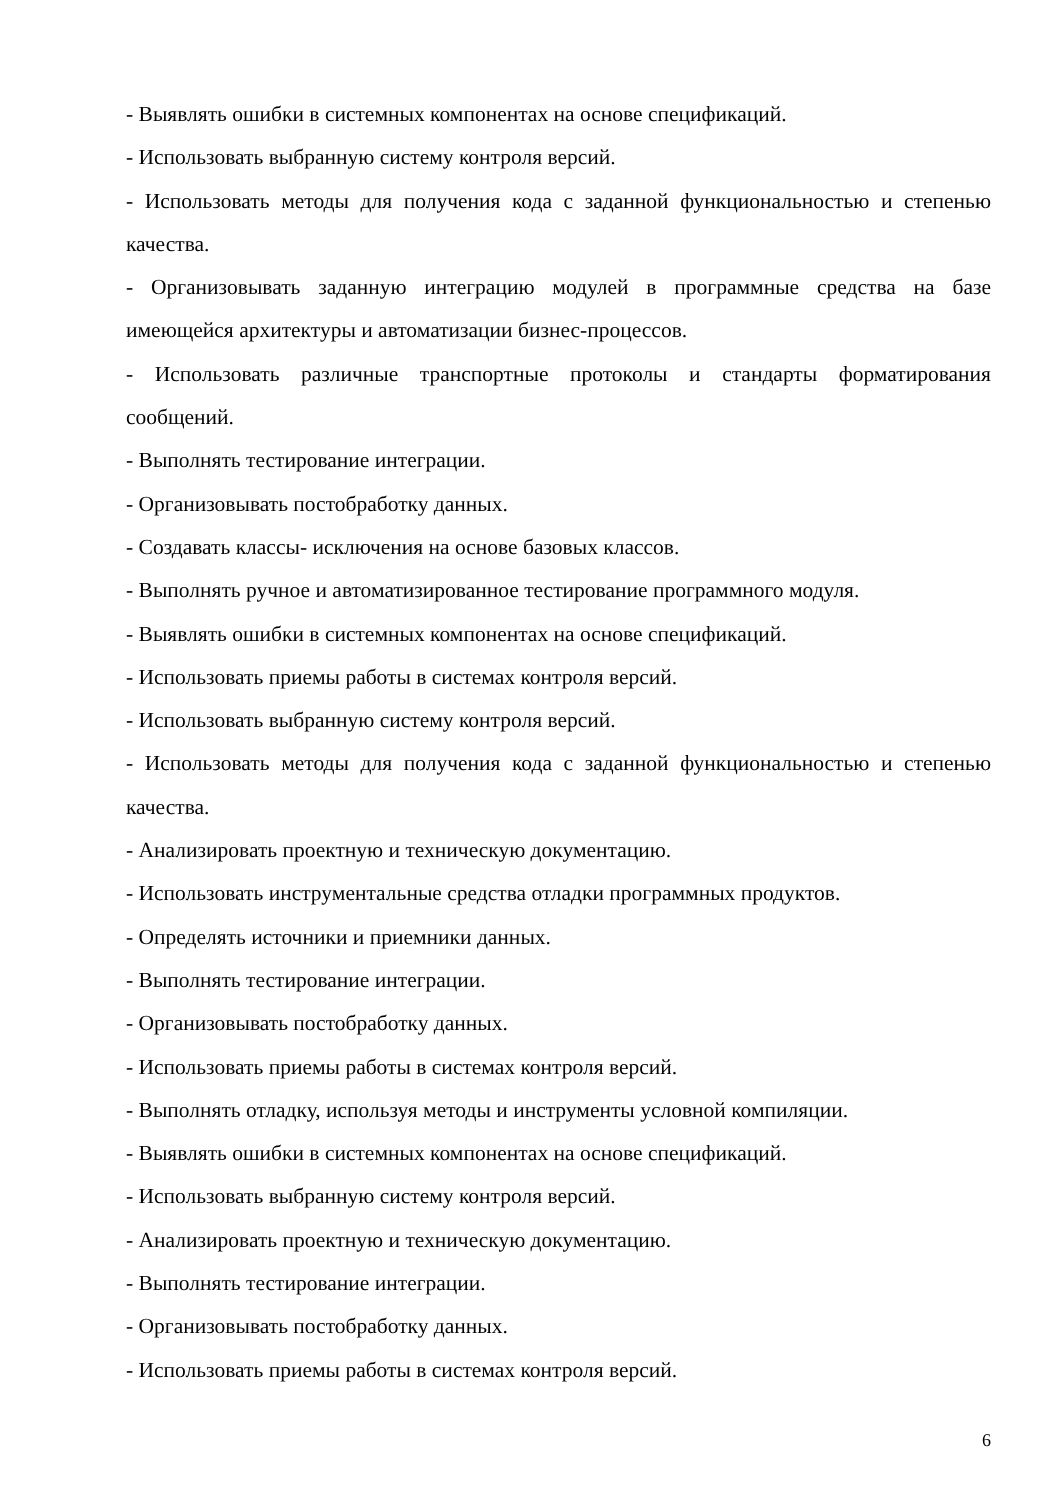- Выявлять ошибки в системных компонентах на основе спецификаций.
- Использовать выбранную систему контроля версий.
- Использовать методы для получения кода с заданной функциональностью и степенью качества.
- Организовывать заданную интеграцию модулей в программные средства на базе имеющейся архитектуры и автоматизации бизнес-процессов.
- Использовать различные транспортные протоколы и стандарты форматирования сообщений.
- Выполнять тестирование интеграции.
- Организовывать постобработку данных.
- Создавать классы- исключения на основе базовых классов.
- Выполнять ручное и автоматизированное тестирование программного модуля.
- Выявлять ошибки в системных компонентах на основе спецификаций.
- Использовать приемы работы в системах контроля версий.
- Использовать выбранную систему контроля версий.
- Использовать методы для получения кода с заданной функциональностью и степенью качества.
- Анализировать проектную и техническую документацию.
- Использовать инструментальные средства отладки программных продуктов.
- Определять источники и приемники данных.
- Выполнять тестирование интеграции.
- Организовывать постобработку данных.
- Использовать приемы работы в системах контроля версий.
- Выполнять отладку, используя методы и инструменты условной компиляции.
- Выявлять ошибки в системных компонентах на основе спецификаций.
- Использовать выбранную систему контроля версий.
- Анализировать проектную и техническую документацию.
- Выполнять тестирование интеграции.
- Организовывать постобработку данных.
- Использовать приемы работы в системах контроля версий.
6